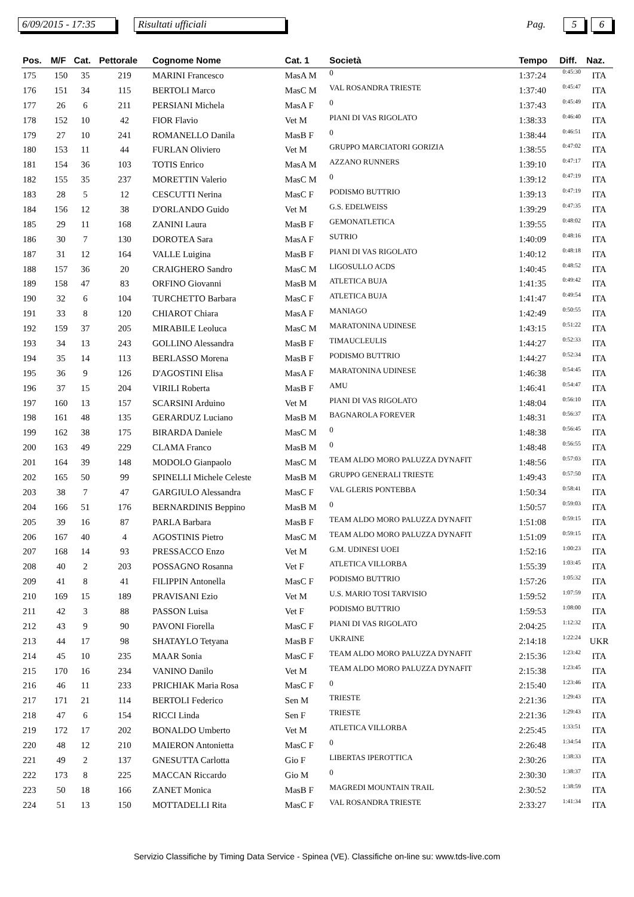6/09/2015 - 17:35 Risultati ufficiali Pag. 5 6
| Pos. | M/F | Cat. | Pettorale | Cognome Nome | Cat. 1 | Società | Tempo | Diff. | Naz. |
| --- | --- | --- | --- | --- | --- | --- | --- | --- | --- |
| 175 | 150 | 35 | 219 | MARINI Francesco | MasA M | 0 | 1:37:24 | 0:45:30 | ITA |
| 176 | 151 | 34 | 115 | BERTOLI Marco | MasC M | VAL ROSANDRA TRIESTE | 1:37:40 | 0:45:47 | ITA |
| 177 | 26 | 6 | 211 | PERSIANI Michela | MasA F | 0 | 1:37:43 | 0:45:49 | ITA |
| 178 | 152 | 10 | 42 | FIOR Flavio | Vet M | PIANI DI VAS RIGOLATO | 1:38:33 | 0:46:40 | ITA |
| 179 | 27 | 10 | 241 | ROMANELLO Danila | MasB F | 0 | 1:38:44 | 0:46:51 | ITA |
| 180 | 153 | 11 | 44 | FURLAN Oliviero | Vet M | GRUPPO MARCIATORI GORIZIA | 1:38:55 | 0:47:02 | ITA |
| 181 | 154 | 36 | 103 | TOTIS Enrico | MasA M | AZZANO RUNNERS | 1:39:10 | 0:47:17 | ITA |
| 182 | 155 | 35 | 237 | MORETTIN Valerio | MasC M | 0 | 1:39:12 | 0:47:19 | ITA |
| 183 | 28 | 5 | 12 | CESCUTTI Nerina | MasC F | PODISMO BUTTRIO | 1:39:13 | 0:47:19 | ITA |
| 184 | 156 | 12 | 38 | D'ORLANDO Guido | Vet M | G.S. EDELWEISS | 1:39:29 | 0:47:35 | ITA |
| 185 | 29 | 11 | 168 | ZANINI Laura | MasB F | GEMONATLETICA | 1:39:55 | 0:48:02 | ITA |
| 186 | 30 | 7 | 130 | DOROTEA Sara | MasA F | SUTRIO | 1:40:09 | 0:48:16 | ITA |
| 187 | 31 | 12 | 164 | VALLE Luigina | MasB F | PIANI DI VAS RIGOLATO | 1:40:12 | 0:48:18 | ITA |
| 188 | 157 | 36 | 20 | CRAIGHERO Sandro | MasC M | LIGOSULLO ACDS | 1:40:45 | 0:48:52 | ITA |
| 189 | 158 | 47 | 83 | ORFINO Giovanni | MasB M | ATLETICA BUJA | 1:41:35 | 0:49:42 | ITA |
| 190 | 32 | 6 | 104 | TURCHETTO Barbara | MasC F | ATLETICA BUJA | 1:41:47 | 0:49:54 | ITA |
| 191 | 33 | 8 | 120 | CHIAROT Chiara | MasA F | MANIAGO | 1:42:49 | 0:50:55 | ITA |
| 192 | 159 | 37 | 205 | MIRABILE Leoluca | MasC M | MARATONINA UDINESE | 1:43:15 | 0:51:22 | ITA |
| 193 | 34 | 13 | 243 | GOLLINO Alessandra | MasB F | TIMAUCLEULIS | 1:44:27 | 0:52:33 | ITA |
| 194 | 35 | 14 | 113 | BERLASSO Morena | MasB F | PODISMO BUTTRIO | 1:44:27 | 0:52:34 | ITA |
| 195 | 36 | 9 | 126 | D'AGOSTINI Elisa | MasA F | MARATONINA UDINESE | 1:46:38 | 0:54:45 | ITA |
| 196 | 37 | 15 | 204 | VIRILI Roberta | MasB F | AMU | 1:46:41 | 0:54:47 | ITA |
| 197 | 160 | 13 | 157 | SCARSINI Arduino | Vet M | PIANI DI VAS RIGOLATO | 1:48:04 | 0:56:10 | ITA |
| 198 | 161 | 48 | 135 | GERARDUZ Luciano | MasB M | BAGNAROLA FOREVER | 1:48:31 | 0:56:37 | ITA |
| 199 | 162 | 38 | 175 | BIRARDA Daniele | MasC M | 0 | 1:48:38 | 0:56:45 | ITA |
| 200 | 163 | 49 | 229 | CLAMA Franco | MasB M | 0 | 1:48:48 | 0:56:55 | ITA |
| 201 | 164 | 39 | 148 | MODOLO Gianpaolo | MasC M | TEAM ALDO MORO PALUZZA DYNAFIT | 1:48:56 | 0:57:03 | ITA |
| 202 | 165 | 50 | 99 | SPINELLI Michele Celeste | MasB M | GRUPPO GENERALI TRIESTE | 1:49:43 | 0:57:50 | ITA |
| 203 | 38 | 7 | 47 | GARGIULO Alessandra | MasC F | VAL GLERIS PONTEBBA | 1:50:34 | 0:58:41 | ITA |
| 204 | 166 | 51 | 176 | BERNARDINIS Beppino | MasB M | 0 | 1:50:57 | 0:59:03 | ITA |
| 205 | 39 | 16 | 87 | PARLA Barbara | MasB F | TEAM ALDO MORO PALUZZA DYNAFIT | 1:51:08 | 0:59:15 | ITA |
| 206 | 167 | 40 | 4 | AGOSTINIS Pietro | MasC M | TEAM ALDO MORO PALUZZA DYNAFIT | 1:51:09 | 0:59:15 | ITA |
| 207 | 168 | 14 | 93 | PRESSACCO Enzo | Vet M | G.M. UDINESI UOEI | 1:52:16 | 1:00:23 | ITA |
| 208 | 40 | 2 | 203 | POSSAGNO Rosanna | Vet F | ATLETICA VILLORBA | 1:55:39 | 1:03:45 | ITA |
| 209 | 41 | 8 | 41 | FILIPPIN Antonella | MasC F | PODISMO BUTTRIO | 1:57:26 | 1:05:32 | ITA |
| 210 | 169 | 15 | 189 | PRAVISANI Ezio | Vet M | U.S. MARIO TOSI TARVISIO | 1:59:52 | 1:07:59 | ITA |
| 211 | 42 | 3 | 88 | PASSON Luisa | Vet F | PODISMO BUTTRIO | 1:59:53 | 1:08:00 | ITA |
| 212 | 43 | 9 | 90 | PAVONI Fiorella | MasC F | PIANI DI VAS RIGOLATO | 2:04:25 | 1:12:32 | ITA |
| 213 | 44 | 17 | 98 | SHATAYLO Tetyana | MasB F | UKRAINE | 2:14:18 | 1:22:24 | UKR |
| 214 | 45 | 10 | 235 | MAAR Sonia | MasC F | TEAM ALDO MORO PALUZZA DYNAFIT | 2:15:36 | 1:23:42 | ITA |
| 215 | 170 | 16 | 234 | VANINO Danilo | Vet M | TEAM ALDO MORO PALUZZA DYNAFIT | 2:15:38 | 1:23:45 | ITA |
| 216 | 46 | 11 | 233 | PRICHIAK Maria Rosa | MasC F | 0 | 2:15:40 | 1:23:46 | ITA |
| 217 | 171 | 21 | 114 | BERTOLI Federico | Sen M | TRIESTE | 2:21:36 | 1:29:43 | ITA |
| 218 | 47 | 6 | 154 | RICCI Linda | Sen F | TRIESTE | 2:21:36 | 1:29:43 | ITA |
| 219 | 172 | 17 | 202 | BONALDO Umberto | Vet M | ATLETICA VILLORBA | 2:25:45 | 1:33:51 | ITA |
| 220 | 48 | 12 | 210 | MAIERON Antonietta | MasC F | 0 | 2:26:48 | 1:34:54 | ITA |
| 221 | 49 | 2 | 137 | GNESUTTA Carlotta | Gio F | LIBERTAS IPEROTTICA | 2:30:26 | 1:38:33 | ITA |
| 222 | 173 | 8 | 225 | MACCAN Riccardo | Gio M | 0 | 2:30:30 | 1:38:37 | ITA |
| 223 | 50 | 18 | 166 | ZANET Monica | MasB F | MAGREDI MOUNTAIN TRAIL | 2:30:52 | 1:38:59 | ITA |
| 224 | 51 | 13 | 150 | MOTTADELLI Rita | MasC F | VAL ROSANDRA TRIESTE | 2:33:27 | 1:41:34 | ITA |
Servizio Classifiche by Timing Data Service - Spinea (VE). Classifiche on-line su: www.tds-live.com